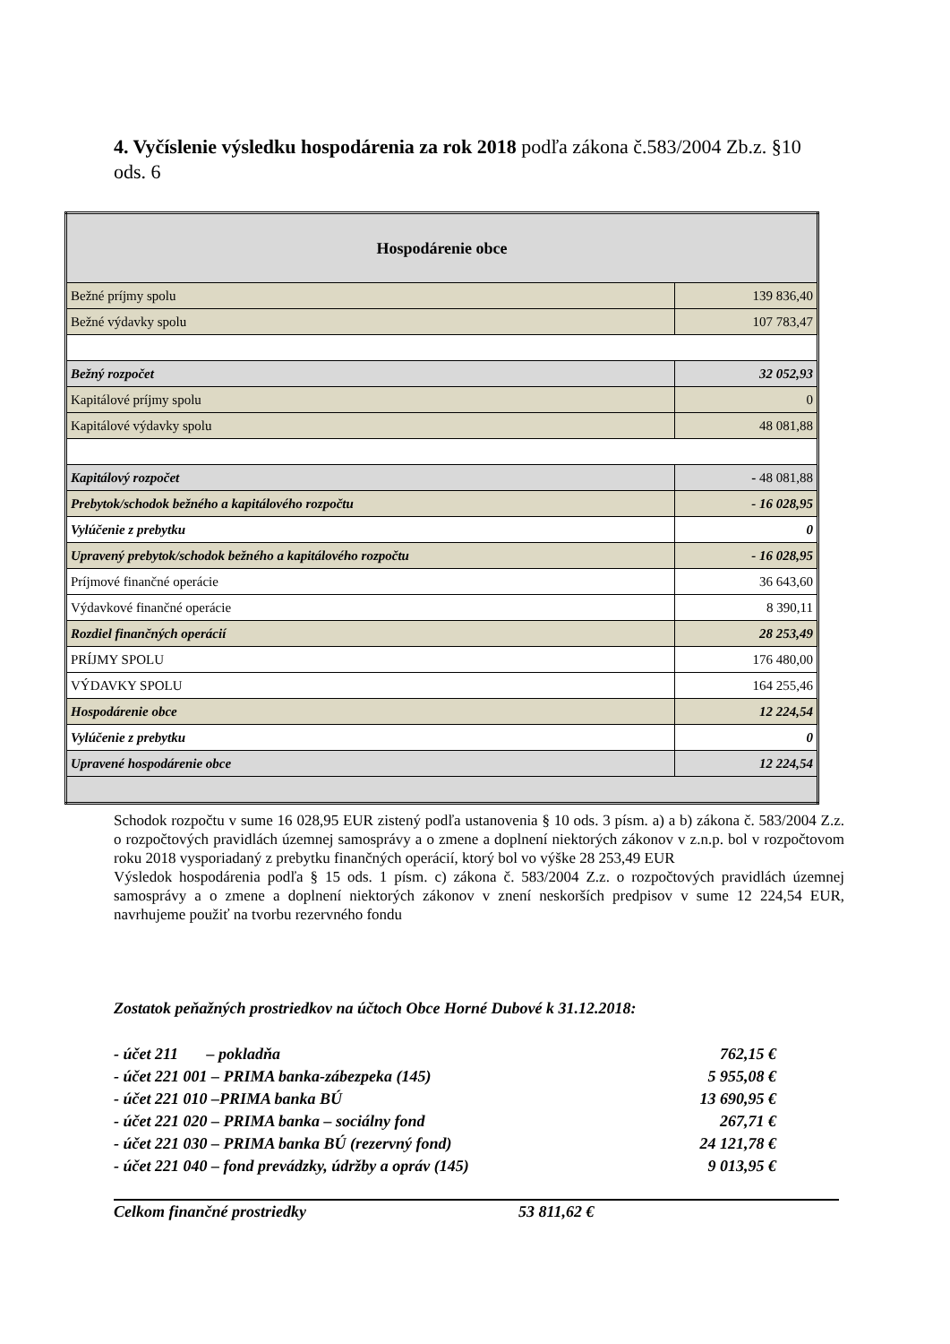4. Vyčíslenie výsledku hospodárenia za rok 2018 podľa zákona č.583/2004 Zb.z. §10 ods. 6
| Hospodárenie obce | |
| --- | --- |
| Bežné príjmy spolu | 139 836,40 |
| Bežné výdavky spolu | 107 783,47 |
| Bežný rozpočet | 32 052,93 |
| Kapitálové príjmy spolu | 0 |
| Kapitálové výdavky spolu | 48 081,88 |
| Kapitálový rozpočet | - 48 081,88 |
| Prebytok/schodok bežného a kapitálového rozpočtu | - 16 028,95 |
| Vylúčenie z prebytku | 0 |
| Upravený prebytok/schodok bežného a kapitálového rozpočtu | - 16 028,95 |
| Príjmové finančné operácie | 36 643,60 |
| Výdavkové finančné operácie | 8 390,11 |
| Rozdiel finančných operácií | 28 253,49 |
| PRÍJMY SPOLU | 176 480,00 |
| VÝDAVKY SPOLU | 164 255,46 |
| Hospodárenie obce | 12 224,54 |
| Vylúčenie z prebytku | 0 |
| Upravené hospodárenie obce | 12 224,54 |
Schodok rozpočtu v sume 16 028,95 EUR zistený podľa ustanovenia § 10 ods. 3 písm. a) a b) zákona č. 583/2004 Z.z. o rozpočtových pravidlách územnej samosprávy a o zmene a doplnení niektorých zákonov v z.n.p. bol v rozpočtovom roku 2018 vysporiadaný z prebytku finančných operácií, ktorý bol vo výške 28 253,49 EUR
Výsledok hospodárenia podľa § 15 ods. 1 písm. c) zákona č. 583/2004 Z.z. o rozpočtových pravidlách územnej samosprávy a o zmene a doplnení niektorých zákonov v znení neskorších predpisov v sume 12 224,54 EUR, navrhujeme použiť na tvorbu rezervného fondu
Zostatok peňažných prostriedkov na účtoch Obce Horné Dubové k 31.12.2018:
| - účet 211 – pokladňa | 762,15 € |
| - účet 221 001 – PRIMA banka-zábezpeka (145) | 5 955,08 € |
| - účet 221 010 –PRIMA banka BÚ | 13 690,95 € |
| - účet 221 020 – PRIMA banka – sociálny fond | 267,71 € |
| - účet 221 030 – PRIMA banka BÚ (rezervný fond) | 24 121,78 € |
| - účet 221 040 – fond prevádzky, údržby a opráv (145) | 9 013,95 € |
Celkom finančné prostriedky 53 811,62 €